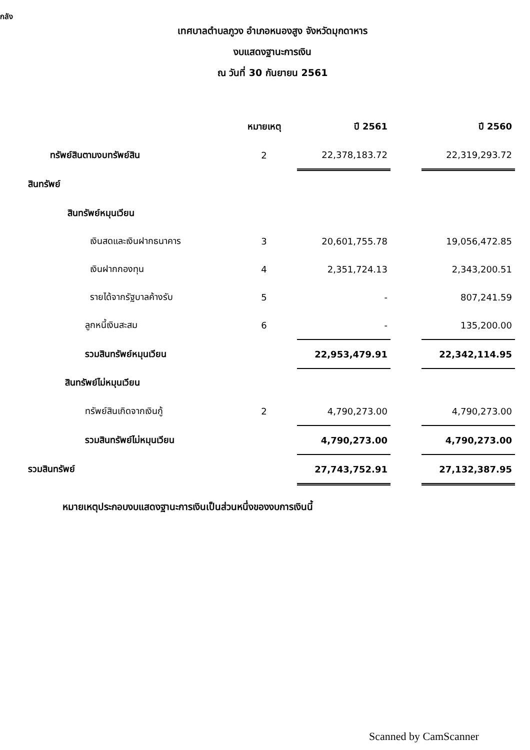กลัง
เทศบาลตำบลภูวง อำเภอหนองสูง จังหวัดมุกดาหาร
งบแสดงฐานะการเงิน
ณ วันที่ 30 กันยายน 2561
| | หมายเหตุ | ปี 2561 | | ปี 2560 |
| --- | --- | --- | --- | --- |
| ทรัพย์สินตามงบทรัพย์สิน | 2 | 22,378,183.72 | | 22,319,293.72 |
| สินทรัพย์ | | | | |
| สินทรัพย์หมุนเวียน | | | | |
| เงินสดและเงินฝากธนาคาร | 3 | 20,601,755.78 | | 19,056,472.85 |
| เงินฝากกองทุน | 4 | 2,351,724.13 | | 2,343,200.51 |
| รายได้จากรัฐบาลค้างรับ | 5 | - | | 807,241.59 |
| ลูกหนี้เงินสะสม | 6 | - | | 135,200.00 |
| รวมสินทรัพย์หมุนเวียน | | 22,953,479.91 | | 22,342,114.95 |
| สินทรัพย์ไม่หมุนเวียน | | | | |
| ทรัพย์สินเกิดจากเงินกู้ | 2 | 4,790,273.00 | | 4,790,273.00 |
| รวมสินทรัพย์ไม่หมุนเวียน | | 4,790,273.00 | | 4,790,273.00 |
| รวมสินทรัพย์ | | 27,743,752.91 | | 27,132,387.95 |
หมายเหตุประกอบงบแสดงฐานะการเงินเป็นส่วนหนึ่งของงบการเงินนี้
Scanned by CamScanner